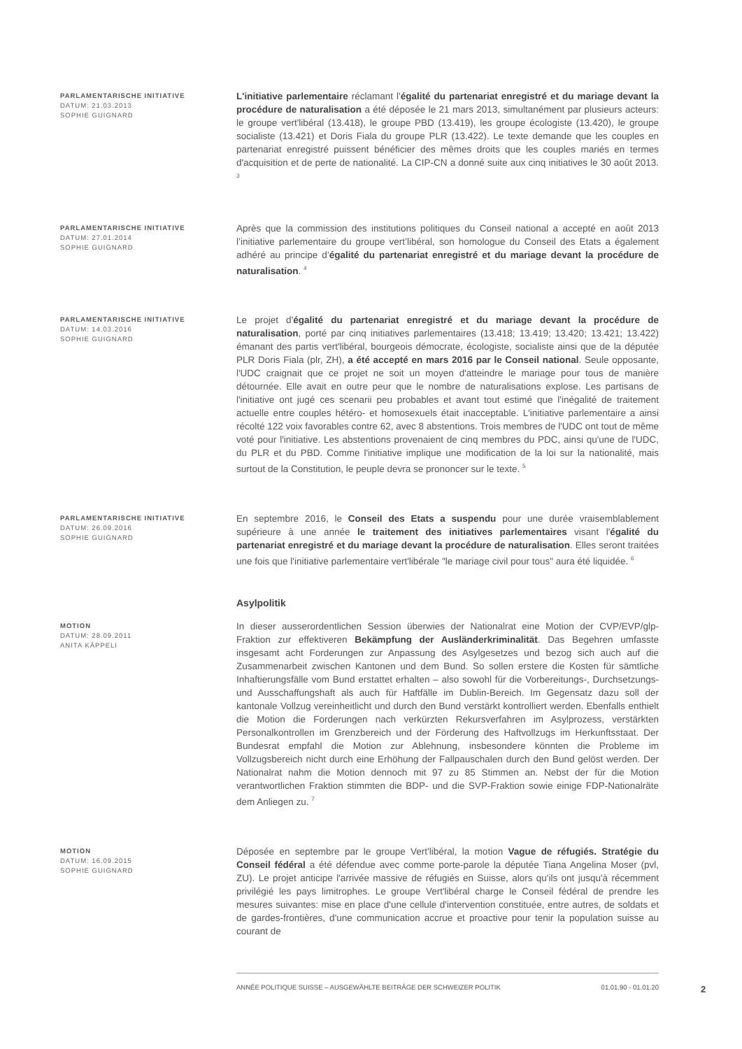PARLAMENTARISCHE INITIATIVE
DATUM: 21.03.2013
SOPHIE GUIGNARD
L'initiative parlementaire réclamant l'égalité du partenariat enregistré et du mariage devant la procédure de naturalisation a été déposée le 21 mars 2013, simultanément par plusieurs acteurs: le groupe vert'libéral (13.418), le groupe PBD (13.419), les groupe écologiste (13.420), le groupe socialiste (13.421) et Doris Fiala du groupe PLR (13.422). Le texte demande que les couples en partenariat enregistré puissent bénéficier des mêmes droits que les couples mariés en termes d'acquisition et de perte de nationalité. La CIP-CN a donné suite aux cinq initiatives le 30 août 2013. <sup>3</sup>
PARLAMENTARISCHE INITIATIVE
DATUM: 27.01.2014
SOPHIE GUIGNARD
Après que la commission des institutions politiques du Conseil national a accepté en août 2013 l’initiative parlementaire du groupe vert’libéral, son homologue du Conseil des Etats a également adhéré au principe d’égalité du partenariat enregistré et du mariage devant la procédure de naturalisation. <sup>4</sup>
PARLAMENTARISCHE INITIATIVE
DATUM: 14.03.2016
SOPHIE GUIGNARD
Le projet d'égalité du partenariat enregistré et du mariage devant la procédure de naturalisation, porté par cinq initiatives parlementaires (13.418; 13.419; 13.420; 13.421; 13.422) émanant des partis vert'libéral, bourgeois démocrate, écologiste, socialiste ainsi que de la députée PLR Doris Fiala (plr, ZH), a été accepté en mars 2016 par le Conseil national. Seule opposante, l'UDC craignait que ce projet ne soit un moyen d'atteindre le mariage pour tous de manière détournée. Elle avait en outre peur que le nombre de naturalisations explose. Les partisans de l'initiative ont jugé ces scenarii peu probables et avant tout estimé que l'inégalité de traitement actuelle entre couples hétéro- et homosexuels était inacceptable. L'initiative parlementaire a ainsi récolté 122 voix favorables contre 62, avec 8 abstentions. Trois membres de l'UDC ont tout de même voté pour l'initiative. Les abstentions provenaient de cinq membres du PDC, ainsi qu'une de l'UDC, du PLR et du PBD. Comme l'initiative implique une modification de la loi sur la nationalité, mais surtout de la Constitution, le peuple devra se prononcer sur le texte. <sup>5</sup>
PARLAMENTARISCHE INITIATIVE
DATUM: 26.09.2016
SOPHIE GUIGNARD
En septembre 2016, le Conseil des Etats a suspendu pour une durée vraisemblablement supérieure à une année le traitement des initiatives parlementaires visant l'égalité du partenariat enregistré et du mariage devant la procédure de naturalisation. Elles seront traitées une fois que l'initiative parlementaire vert'libérale "le mariage civil pour tous" aura été liquidée. <sup>6</sup>
Asylpolitik
MOTION
DATUM: 28.09.2011
ANITA KÄPPELI
In dieser ausserordentlichen Session überwies der Nationalrat eine Motion der CVP/EVP/glp-Fraktion zur effektiveren Bekämpfung der Ausländerkriminalität. Das Begehren umfasste insgesamt acht Forderungen zur Anpassung des Asylgesetzes und bezog sich auch auf die Zusammenarbeit zwischen Kantonen und dem Bund. So sollen erstere die Kosten für sämtliche Inhaftierungsfälle vom Bund erstattet erhalten – also sowohl für die Vorbereitungs-, Durchsetzungs- und Ausschaffungshaft als auch für Haftfälle im Dublin-Bereich. Im Gegensatz dazu soll der kantonale Vollzug vereinheitlicht und durch den Bund verstärkt kontrolliert werden. Ebenfalls enthielt die Motion die Forderungen nach verkürzten Rekursverfahren im Asylprozess, verstärkten Personalkontrollen im Grenzbereich und der Förderung des Haftvollzugs im Herkunftsstaat. Der Bundesrat empfahl die Motion zur Ablehnung, insbesondere könnten die Probleme im Vollzugsbereich nicht durch eine Erhöhung der Fallpauschalen durch den Bund gelöst werden. Der Nationalrat nahm die Motion dennoch mit 97 zu 85 Stimmen an. Nebst der für die Motion verantwortlichen Fraktion stimmten die BDP- und die SVP-Fraktion sowie einige FDP-Nationalräte dem Anliegen zu. <sup>7</sup>
MOTION
DATUM: 16.09.2015
SOPHIE GUIGNARD
Déposée en septembre par le groupe Vert'libéral, la motion Vague de réfugiés. Stratégie du Conseil fédéral a été défendue avec comme porte-parole la députée Tiana Angelina Moser (pvl, ZU). Le projet anticipe l'arrivée massive de réfugiés en Suisse, alors qu'ils ont jusqu'à récemment privilégié les pays limitrophes. Le groupe Vert'libéral charge le Conseil fédéral de prendre les mesures suivantes: mise en place d'une cellule d'intervention constituée, entre autres, de soldats et de gardes-frontières, d'une communication accrue et proactive pour tenir la population suisse au courant de
ANNÉE POLITIQUE SUISSE – AUSGEWÄHLTE BEITRÄGE DER SCHWEIZER POLITIK 01.01.90 - 01.01.20
2